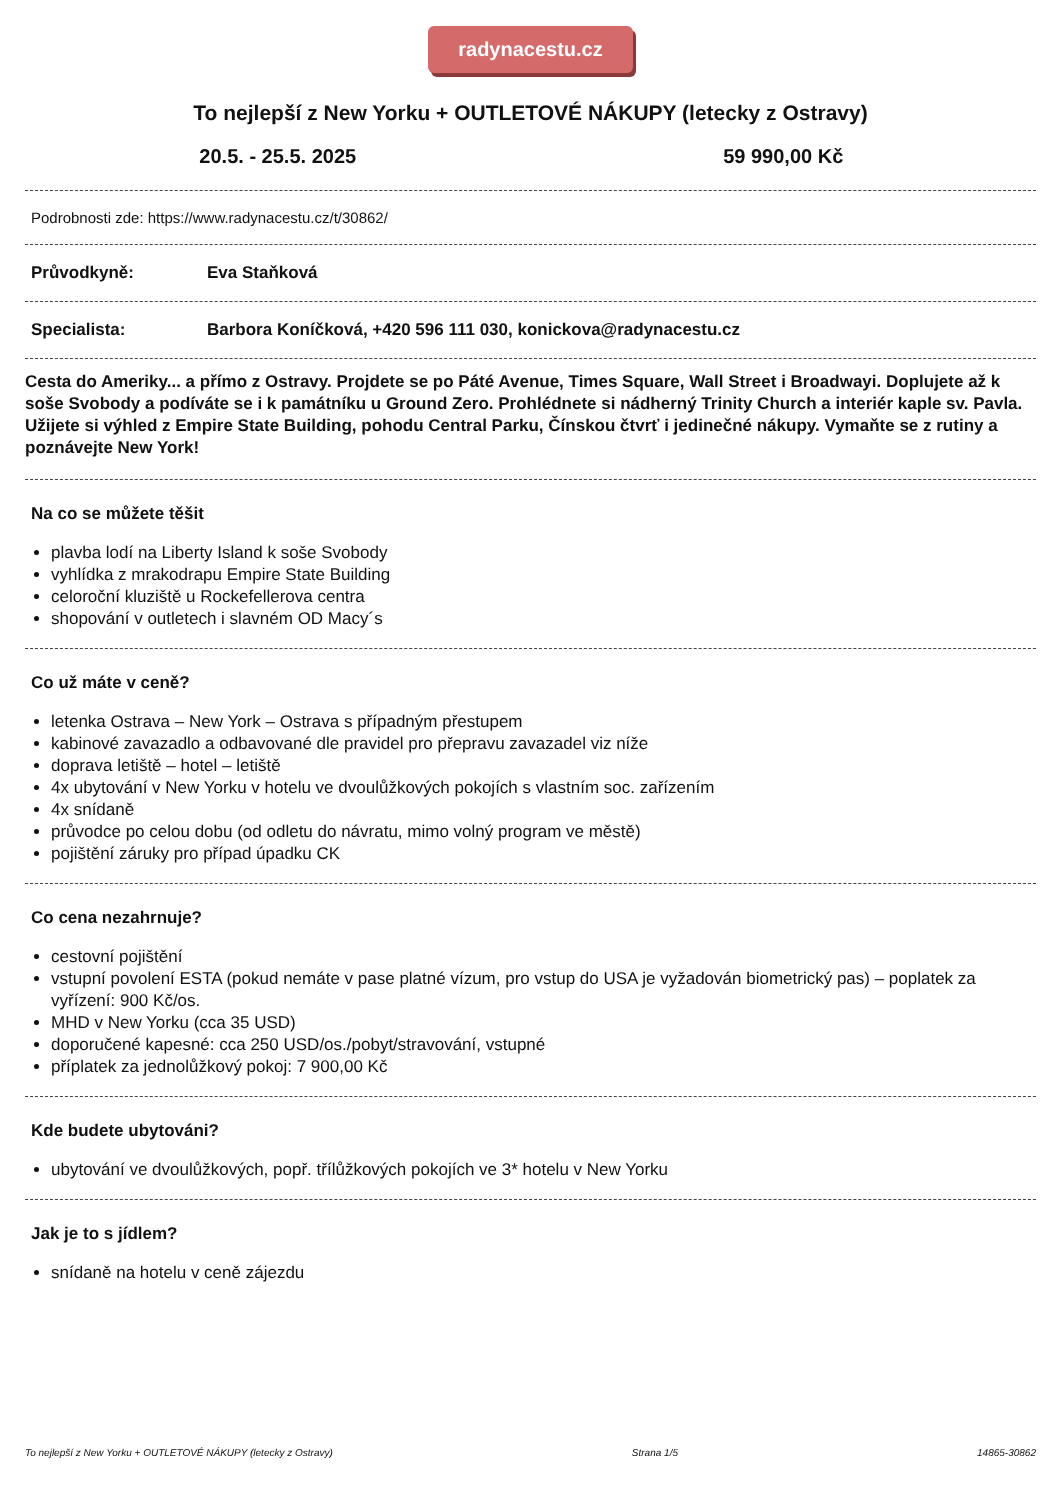radynacestu.cz
To nejlepší z New Yorku + OUTLETOVÉ NÁKUPY (letecky z Ostravy)
20.5. - 25.5. 2025 59 990,00 Kč
Podrobnosti zde: https://www.radynacestu.cz/t/30862/
Průvodkyně: Eva Staňková
Specialista: Barbora Koníčková, +420 596 111 030, konickova@radynacestu.cz
Cesta do Ameriky... a přímo z Ostravy. Projdete se po Páté Avenue, Times Square, Wall Street i Broadwayi. Doplujete až k soše Svobody a podíváte se i k památníku u Ground Zero. Prohlédnete si nádherný Trinity Church a interiér kaple sv. Pavla. Užijete si výhled z Empire State Building, pohodu Central Parku, Čínskou čtvrť i jedinečné nákupy. Vymaňte se z rutiny a poznávejte New York!
Na co se můžete těšit
plavba lodí na Liberty Island k soše Svobody
vyhlídka z mrakodrapu Empire State Building
celoroční kluziště u Rockefellerova centra
shopování v outletech i slavném OD Macy´s
Co už máte v ceně?
letenka Ostrava – New York – Ostrava s případným přestupem
kabinové zavazadlo a odbavované dle pravidel pro přepravu zavazadel viz níže
doprava letiště – hotel – letiště
4x ubytování v New Yorku v hotelu ve dvoulůžkových pokojích s vlastním soc. zařízením
4x snídaně
průvodce po celou dobu (od odletu do návratu, mimo volný program ve městě)
pojištění záruky pro případ úpadku CK
Co cena nezahrnuje?
cestovní pojištění
vstupní povolení ESTA (pokud nemáte v pase platné vízum, pro vstup do USA je vyžadován biometrický pas) – poplatek za vyřízení: 900 Kč/os.
MHD v New Yorku (cca 35 USD)
doporučené kapesné: cca 250 USD/os./pobyt/stravování, vstupné
příplatek za jednolůžkový pokoj: 7 900,00 Kč
Kde budete ubytováni?
ubytování ve dvoulůžkových, popř. třílůžkových pokojích ve 3* hotelu v New Yorku
Jak je to s jídlem?
snídaně na hotelu v ceně zájezdu
To nejlepší z New Yorku + OUTLETOVÉ NÁKUPY (letecky z Ostravy) Strana 1/5 14865-30862